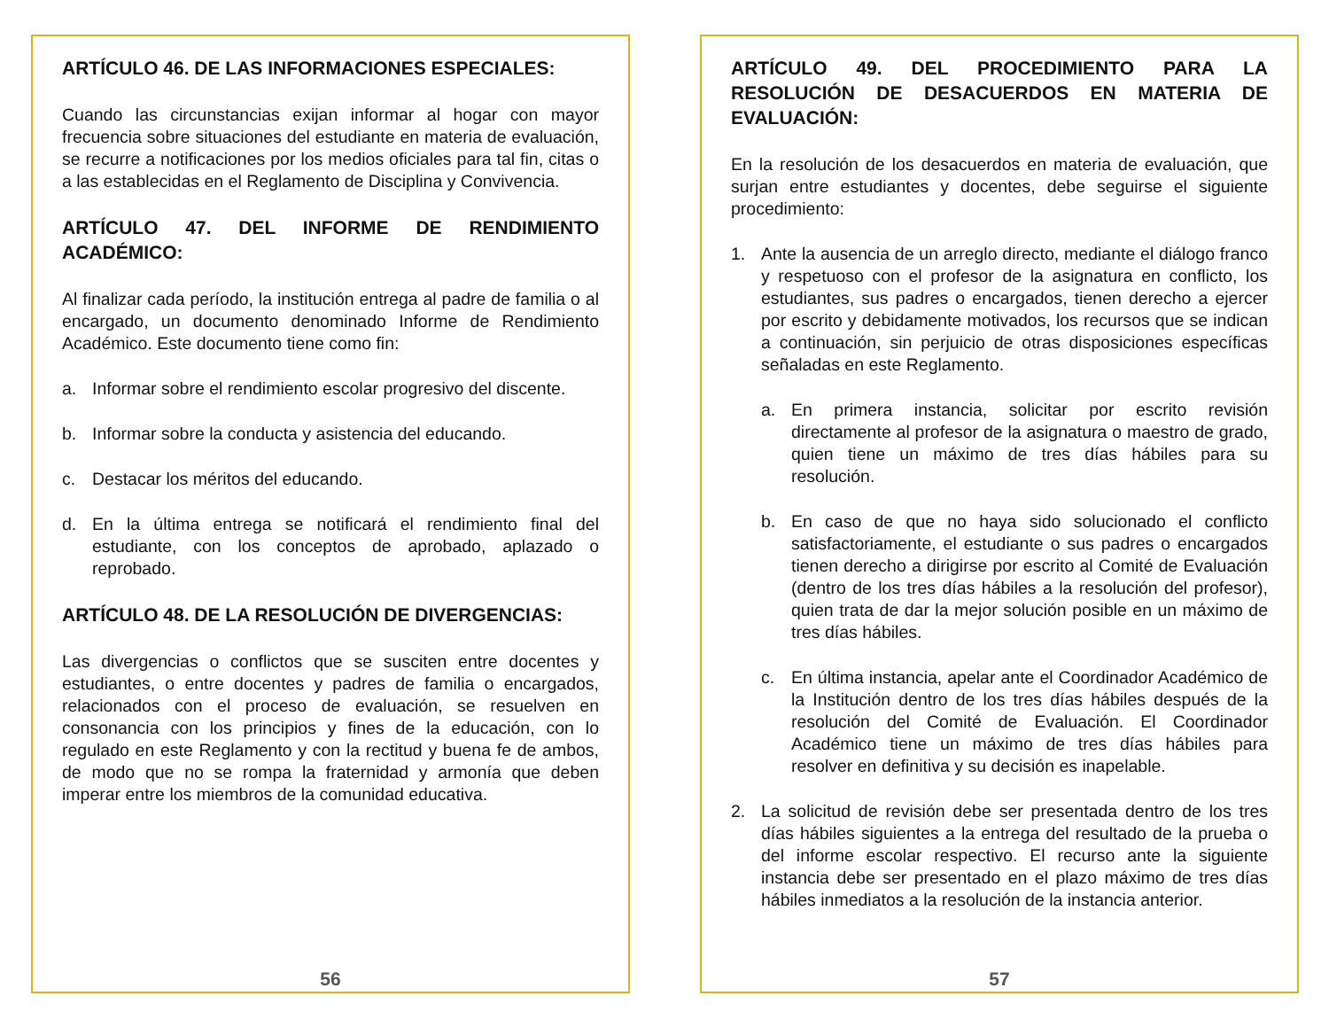ARTÍCULO 46. DE LAS INFORMACIONES ESPECIALES:
Cuando las circunstancias exijan informar al hogar con mayor frecuencia sobre situaciones del estudiante en materia de evaluación, se recurre a notificaciones por los medios oficiales para tal fin, citas o a las establecidas en el Reglamento de Disciplina y Convivencia.
ARTÍCULO 47. DEL INFORME DE RENDIMIENTO ACADÉMICO:
Al finalizar cada período, la institución entrega al padre de familia o al encargado, un documento denominado Informe de Rendimiento Académico. Este documento tiene como fin:
a. Informar sobre el rendimiento escolar progresivo del discente.
b. Informar sobre la conducta y asistencia del educando.
c. Destacar los méritos del educando.
d. En la última entrega se notificará el rendimiento final del estudiante, con los conceptos de aprobado, aplazado o reprobado.
ARTÍCULO 48. DE LA RESOLUCIÓN DE DIVERGENCIAS:
Las divergencias o conflictos que se susciten entre docentes y estudiantes, o entre docentes y padres de familia o encargados, relacionados con el proceso de evaluación, se resuelven en consonancia con los principios y fines de la educación, con lo regulado en este Reglamento y con la rectitud y buena fe de ambos, de modo que no se rompa la fraternidad y armonía que deben imperar entre los miembros de la comunidad educativa.
56
ARTÍCULO 49. DEL PROCEDIMIENTO PARA LA RESOLUCIÓN DE DESACUERDOS EN MATERIA DE EVALUACIÓN:
En la resolución de los desacuerdos en materia de evaluación, que surjan entre estudiantes y docentes, debe seguirse el siguiente procedimiento:
1. Ante la ausencia de un arreglo directo, mediante el diálogo franco y respetuoso con el profesor de la asignatura en conflicto, los estudiantes, sus padres o encargados, tienen derecho a ejercer por escrito y debidamente motivados, los recursos que se indican a continuación, sin perjuicio de otras disposiciones específicas señaladas en este Reglamento.
a. En primera instancia, solicitar por escrito revisión directamente al profesor de la asignatura o maestro de grado, quien tiene un máximo de tres días hábiles para su resolución.
b. En caso de que no haya sido solucionado el conflicto satisfactoriamente, el estudiante o sus padres o encargados tienen derecho a dirigirse por escrito al Comité de Evaluación (dentro de los tres días hábiles a la resolución del profesor), quien trata de dar la mejor solución posible en un máximo de tres días hábiles.
c. En última instancia, apelar ante el Coordinador Académico de la Institución dentro de los tres días hábiles después de la resolución del Comité de Evaluación. El Coordinador Académico tiene un máximo de tres días hábiles para resolver en definitiva y su decisión es inapelable.
2. La solicitud de revisión debe ser presentada dentro de los tres días hábiles siguientes a la entrega del resultado de la prueba o del informe escolar respectivo. El recurso ante la siguiente instancia debe ser presentado en el plazo máximo de tres días hábiles inmediatos a la resolución de la instancia anterior.
57